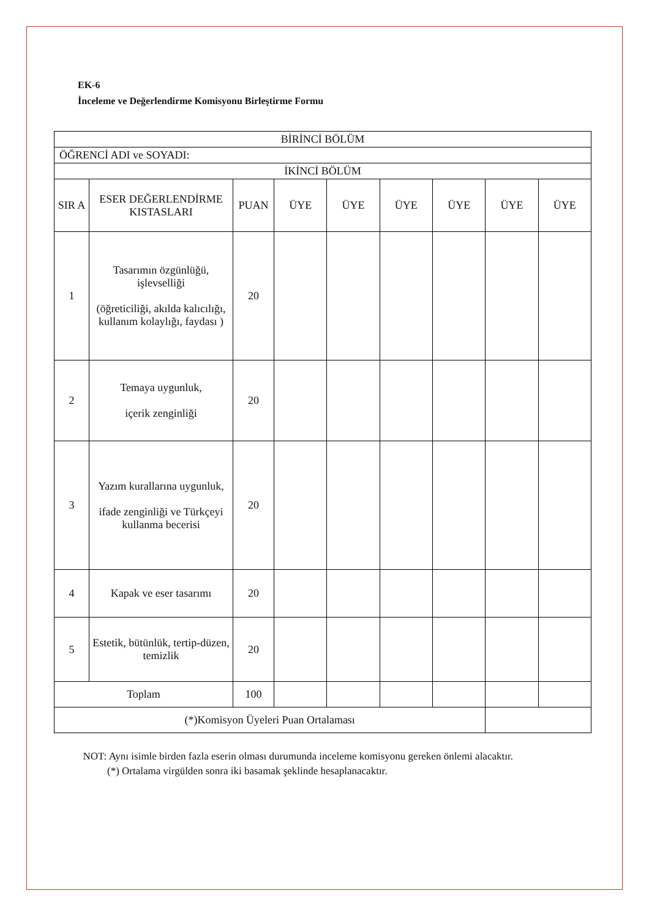EK-6
İnceleme ve Değerlendirme Komisyonu Birleştirme Formu
| BİRİNCİ BÖLÜM | | | | | | | | |
| --- | --- | --- | --- | --- | --- | --- | --- | --- |
| ÖĞRENCİ ADI ve SOYADI: | | | | | | | | |
| İKİNCİ BÖLÜM | | | | | | | | |
| SIR A | ESER DEĞERLENDİRME KISTASLARI | PUAN | ÜYE | ÜYE | ÜYE | ÜYE | ÜYE | ÜYE |
| 1 | Tasarımın özgünlüğü, işlevselliği (öğreticiliği, akılda kalıcılığı, kullanım kolaylığı, faydası ) | 20 | | | | | | |
| 2 | Temaya uygunluk, içerik zenginliği | 20 | | | | | | |
| 3 | Yazım kurallarına uygunluk, ifade zenginliği ve Türkçeyi kullanma becerisi | 20 | | | | | | |
| 4 | Kapak ve eser tasarımı | 20 | | | | | | |
| 5 | Estetik, bütünlük, tertip-düzen, temizlik | 20 | | | | | | |
| Toplam | | 100 | | | | | | |
| (*)Komisyon Üyeleri Puan Ortalaması | | | | | | | | |
NOT: Aynı isimle birden fazla eserin olması durumunda inceleme komisyonu gereken önlemi alacaktır.
(*) Ortalama virgülden sonra iki basamak şeklinde hesaplanacaktır.